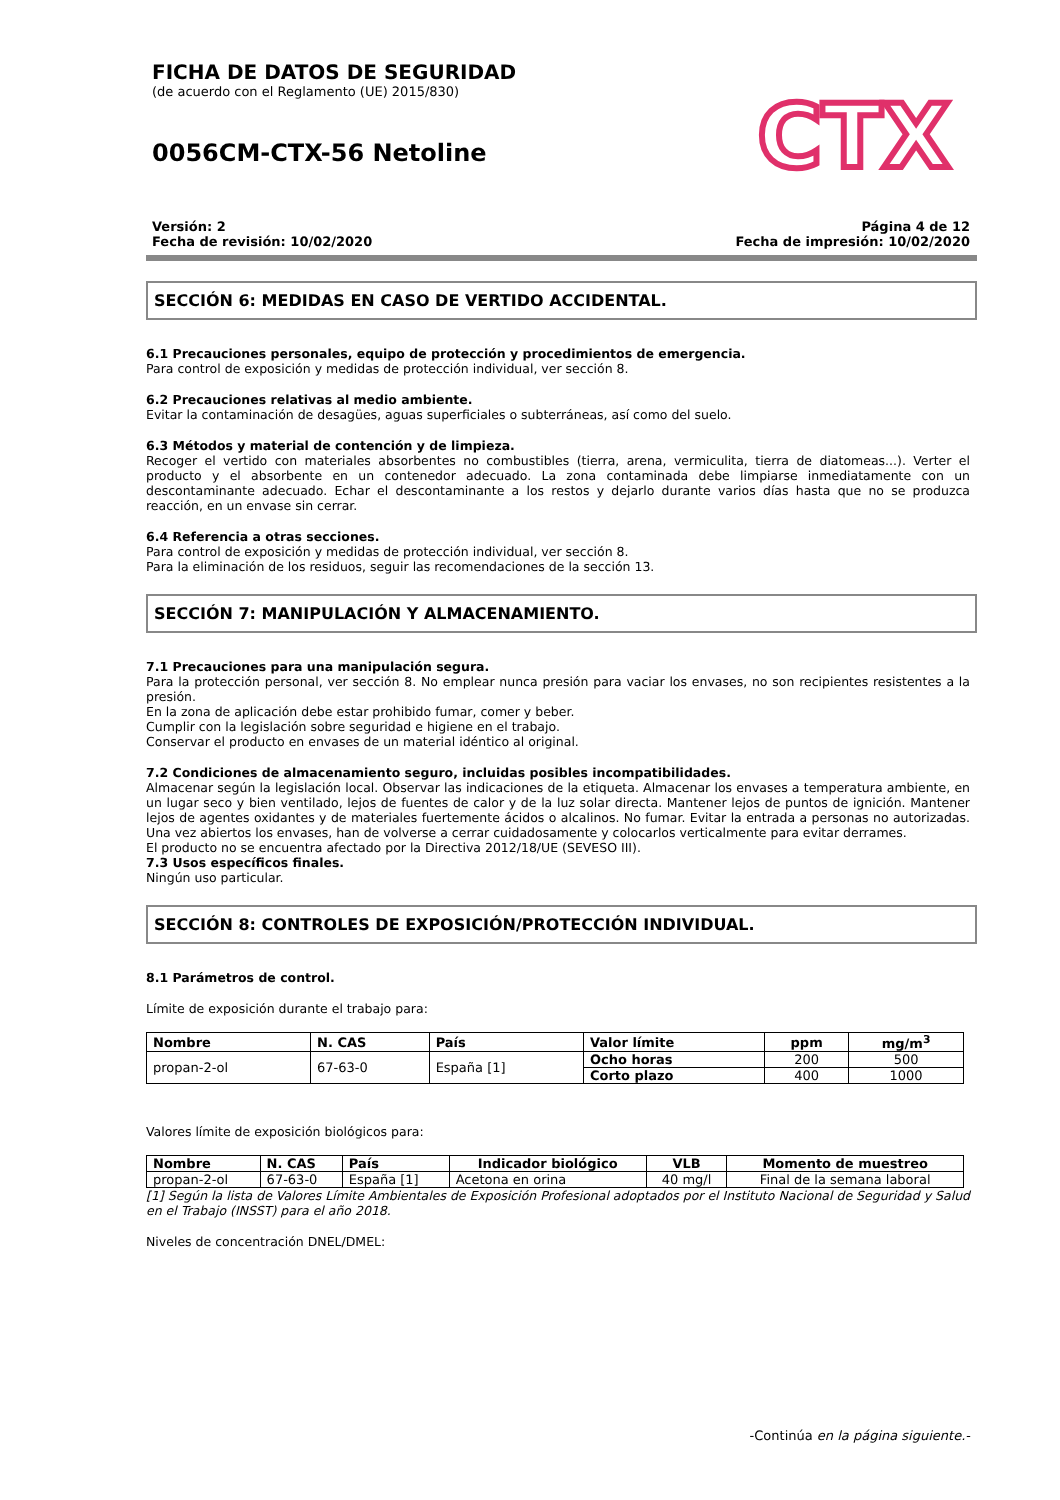FICHA DE DATOS DE SEGURIDAD
(de acuerdo con el Reglamento (UE) 2015/830)
0056CM-CTX-56 Netoline
CTX
Versión: 2
Fecha de revisión: 10/02/2020
Página 4 de 12
Fecha de impresión: 10/02/2020
SECCIÓN 6: MEDIDAS EN CASO DE VERTIDO ACCIDENTAL.
6.1 Precauciones personales, equipo de protección y procedimientos de emergencia.
Para control de exposición y medidas de protección individual, ver sección 8.
6.2 Precauciones relativas al medio ambiente.
Evitar la contaminación de desagües, aguas superficiales o subterráneas, así como del suelo.
6.3 Métodos y material de contención y de limpieza.
Recoger el vertido con materiales absorbentes no combustibles (tierra, arena, vermiculita, tierra de diatomeas...). Verter el producto y el absorbente en un contenedor adecuado. La zona contaminada debe limpiarse inmediatamente con un descontaminante adecuado. Echar el descontaminante a los restos y dejarlo durante varios días hasta que no se produzca reacción, en un envase sin cerrar.
6.4 Referencia a otras secciones.
Para control de exposición y medidas de protección individual, ver sección 8.
Para la eliminación de los residuos, seguir las recomendaciones de la sección 13.
SECCIÓN 7: MANIPULACIÓN Y ALMACENAMIENTO.
7.1 Precauciones para una manipulación segura.
Para la protección personal, ver sección 8. No emplear nunca presión para vaciar los envases, no son recipientes resistentes a la presión.
En la zona de aplicación debe estar prohibido fumar, comer y beber.
Cumplir con la legislación sobre seguridad e higiene en el trabajo.
Conservar el producto en envases de un material idéntico al original.
7.2 Condiciones de almacenamiento seguro, incluidas posibles incompatibilidades.
Almacenar según la legislación local. Observar las indicaciones de la etiqueta. Almacenar los envases a temperatura ambiente, en un lugar seco y bien ventilado, lejos de fuentes de calor y de la luz solar directa. Mantener lejos de puntos de ignición. Mantener lejos de agentes oxidantes y de materiales fuertemente ácidos o alcalinos. No fumar. Evitar la entrada a personas no autorizadas. Una vez abiertos los envases, han de volverse a cerrar cuidadosamente y colocarlos verticalmente para evitar derrames.
El producto no se encuentra afectado por la Directiva 2012/18/UE (SEVESO III).
7.3 Usos específicos finales.
Ningún uso particular.
SECCIÓN 8: CONTROLES DE EXPOSICIÓN/PROTECCIÓN INDIVIDUAL.
8.1 Parámetros de control.
Límite de exposición durante el trabajo para:
| Nombre | N. CAS | País | Valor límite | ppm | mg/m<sup>3</sup> |
| --- | --- | --- | --- | --- | --- |
| propan-2-ol | 67-63-0 | España [1] | Ocho horas | 200 | 500 |
| | | | Corto plazo | 400 | 1000 |
Valores límite de exposición biológicos para:
| Nombre | N. CAS | País | Indicador biológico | VLB | Momento de muestreo |
| --- | --- | --- | --- | --- | --- |
| propan-2-ol | 67-63-0 | España [1] | Acetona en orina | 40 mg/l | Final de la semana laboral |
[1] Según la lista de Valores Límite Ambientales de Exposición Profesional adoptados por el Instituto Nacional de Seguridad y Salud en el Trabajo (INSST) para el año 2018.
Niveles de concentración DNEL/DMEL:
-Continúa en la página siguiente.-